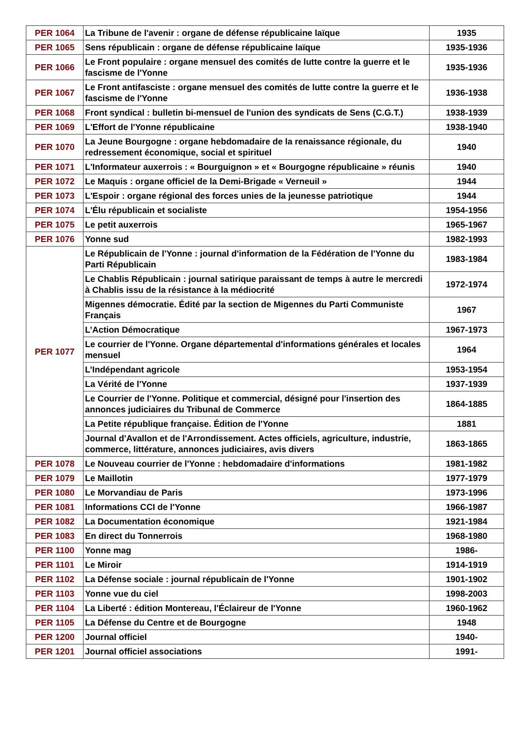| PER 1064 | La Tribune de l'avenir : organe de défense républicaine laïque | 1935 |
| PER 1065 | Sens républicain : organe de défense républicaine laïque | 1935-1936 |
| PER 1066 | Le Front populaire : organe mensuel des comités de lutte contre la guerre et le fascisme de l'Yonne | 1935-1936 |
| PER 1067 | Le Front antifasciste : organe mensuel des comités de lutte contre la guerre et le fascisme de l'Yonne | 1936-1938 |
| PER 1068 | Front syndical : bulletin bi-mensuel de l'union des syndicats de Sens (C.G.T.) | 1938-1939 |
| PER 1069 | L'Effort de l'Yonne républicaine | 1938-1940 |
| PER 1070 | La Jeune Bourgogne : organe hebdomadaire de la renaissance régionale, du redressement économique, social et spirituel | 1940 |
| PER 1071 | L'Informateur auxerrois : « Bourguignon » et « Bourgogne républicaine » réunis | 1940 |
| PER 1072 | Le Maquis : organe officiel de la Demi-Brigade « Verneuil » | 1944 |
| PER 1073 | L'Espoir : organe régional des forces unies de la jeunesse patriotique | 1944 |
| PER 1074 | L'Élu républicain et socialiste | 1954-1956 |
| PER 1075 | Le petit auxerrois | 1965-1967 |
| PER 1076 | Yonne sud | 1982-1993 |
| PER 1077 | Le Républicain de l'Yonne : journal d'information de la Fédération de l'Yonne du Parti Républicain | 1983-1984 |
| | Le Chablis Républicain : journal satirique paraissant de temps à autre le mercredi à Chablis issu de la résistance à la médiocrité | 1972-1974 |
| | Migennes démocratie. Édité par la section de Migennes du Parti Communiste Français | 1967 |
| | L’Action Démocratique | 1967-1973 |
| | Le courrier de l'Yonne. Organe départemental d'informations générales et locales mensuel | 1964 |
| | L’Indépendant agricole | 1953-1954 |
| | La Vérité de l'Yonne | 1937-1939 |
| | Le Courrier de l'Yonne. Politique et commercial, désigné pour l'insertion des annonces judiciaires du Tribunal de Commerce | 1864-1885 |
| | La Petite république française. Édition de l'Yonne | 1881 |
| | Journal d'Avallon et de l'Arrondissement. Actes officiels, agriculture, industrie, commerce, littérature, annonces judiciaires, avis divers | 1863-1865 |
| PER 1078 | Le Nouveau courrier de l'Yonne : hebdomadaire d'informations | 1981-1982 |
| PER 1079 | Le Maillotin | 1977-1979 |
| PER 1080 | Le Morvandiau de Paris | 1973-1996 |
| PER 1081 | Informations CCI de l'Yonne | 1966-1987 |
| PER 1082 | La Documentation économique | 1921-1984 |
| PER 1083 | En direct du Tonnerrois | 1968-1980 |
| PER 1100 | Yonne mag | 1986- |
| PER 1101 | Le Miroir | 1914-1919 |
| PER 1102 | La Défense sociale : journal républicain de l'Yonne | 1901-1902 |
| PER 1103 | Yonne vue du ciel | 1998-2003 |
| PER 1104 | La Liberté : édition Montereau, l'Éclaireur de l'Yonne | 1960-1962 |
| PER 1105 | La Défense du Centre et de Bourgogne | 1948 |
| PER 1200 | Journal officiel | 1940- |
| PER 1201 | Journal officiel associations | 1991- |